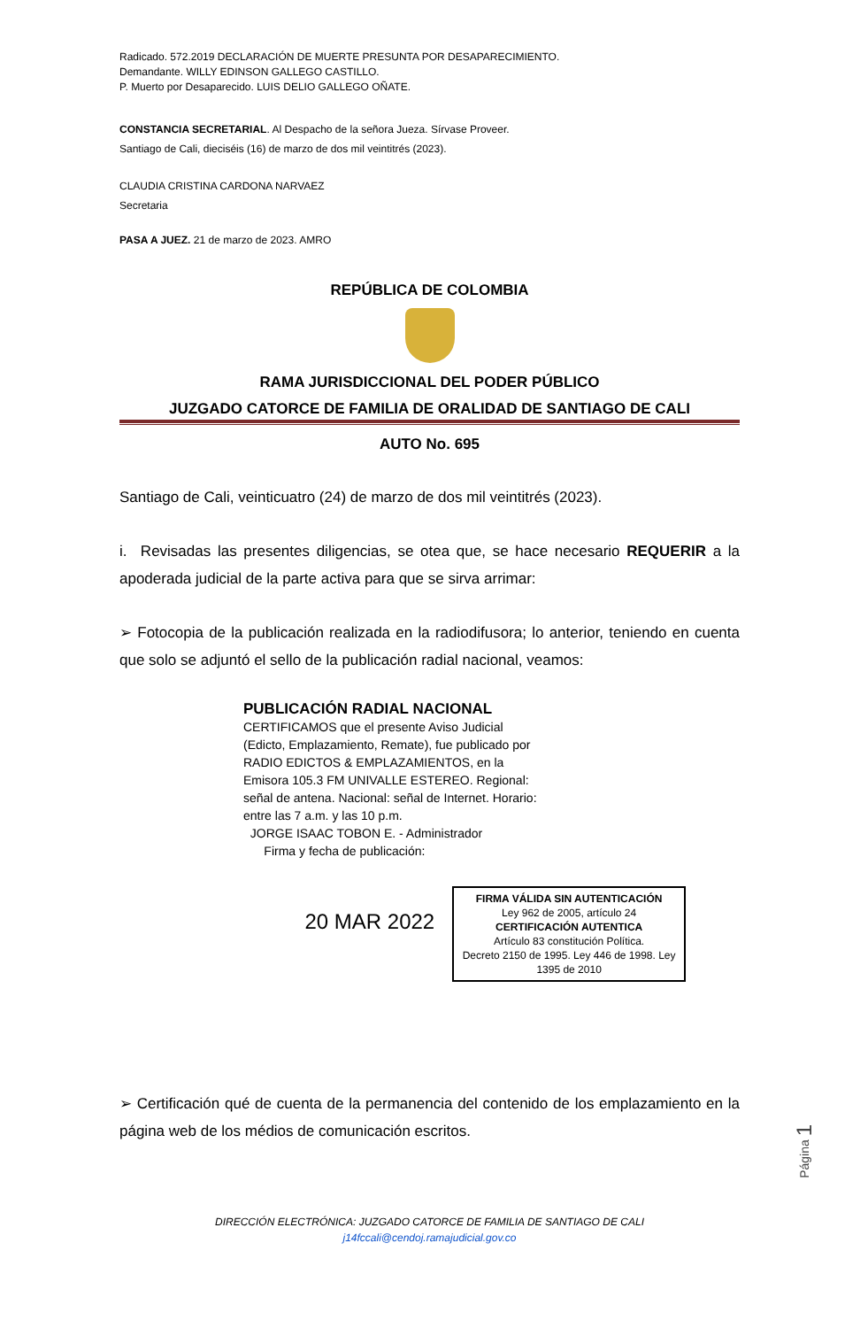Radicado. 572.2019 DECLARACIÓN DE MUERTE PRESUNTA POR DESAPARECIMIENTO.
Demandante. WILLY EDINSON GALLEGO CASTILLO.
P. Muerto por Desaparecido. LUIS DELIO GALLEGO OÑATE.
CONSTANCIA SECRETARIAL. Al Despacho de la señora Jueza. Sírvase Proveer.
Santiago de Cali, dieciséis (16) de marzo de dos mil veintitrés (2023).
CLAUDIA CRISTINA CARDONA NARVAEZ
Secretaria
PASA A JUEZ. 21 de marzo de 2023. AMRO
REPÚBLICA DE COLOMBIA
RAMA JURISDICCIONAL DEL PODER PÚBLICO
JUZGADO CATORCE DE FAMILIA DE ORALIDAD DE SANTIAGO DE CALI
AUTO No. 695
Santiago de Cali, veinticuatro (24) de marzo de dos mil veintitrés (2023).
i. Revisadas las presentes diligencias, se otea que, se hace necesario REQUERIR a la apoderada judicial de la parte activa para que se sirva arrimar:
➢ Fotocopia de la publicación realizada en la radiodifusora; lo anterior, teniendo en cuenta que solo se adjuntó el sello de la publicación radial nacional, veamos:
PUBLICACIÓN RADIAL NACIONAL
CERTIFICAMOS que el presente Aviso Judicial (Edicto, Emplazamiento, Remate), fue publicado por RADIO EDICTOS & EMPLAZAMIENTOS, en la Emisora 105.3 FM UNIVALLE ESTEREO. Regional: señal de antena. Nacional: señal de Internet. Horario: entre las 7 a.m. y las 10 p.m.
JORGE ISAAC TOBON E. - Administrador
Firma y fecha de publicación:
20 MAR 2022
FIRMA VÁLIDA SIN AUTENTICACIÓN
Ley 962 de 2005, artículo 24
CERTIFICACIÓN AUTENTICA
Artículo 83 constitución Política.
Decreto 2150 de 1995. Ley 446 de 1998. Ley 1395 de 2010
➢ Certificación qué de cuenta de la permanencia del contenido de los emplazamiento en la página web de los médios de comunicación escritos.
DIRECCIÓN ELECTRÓNICA: JUZGADO CATORCE DE FAMILIA DE SANTIAGO DE CALI
j14fccali@cendoj.ramajudicial.gov.co
Página 1